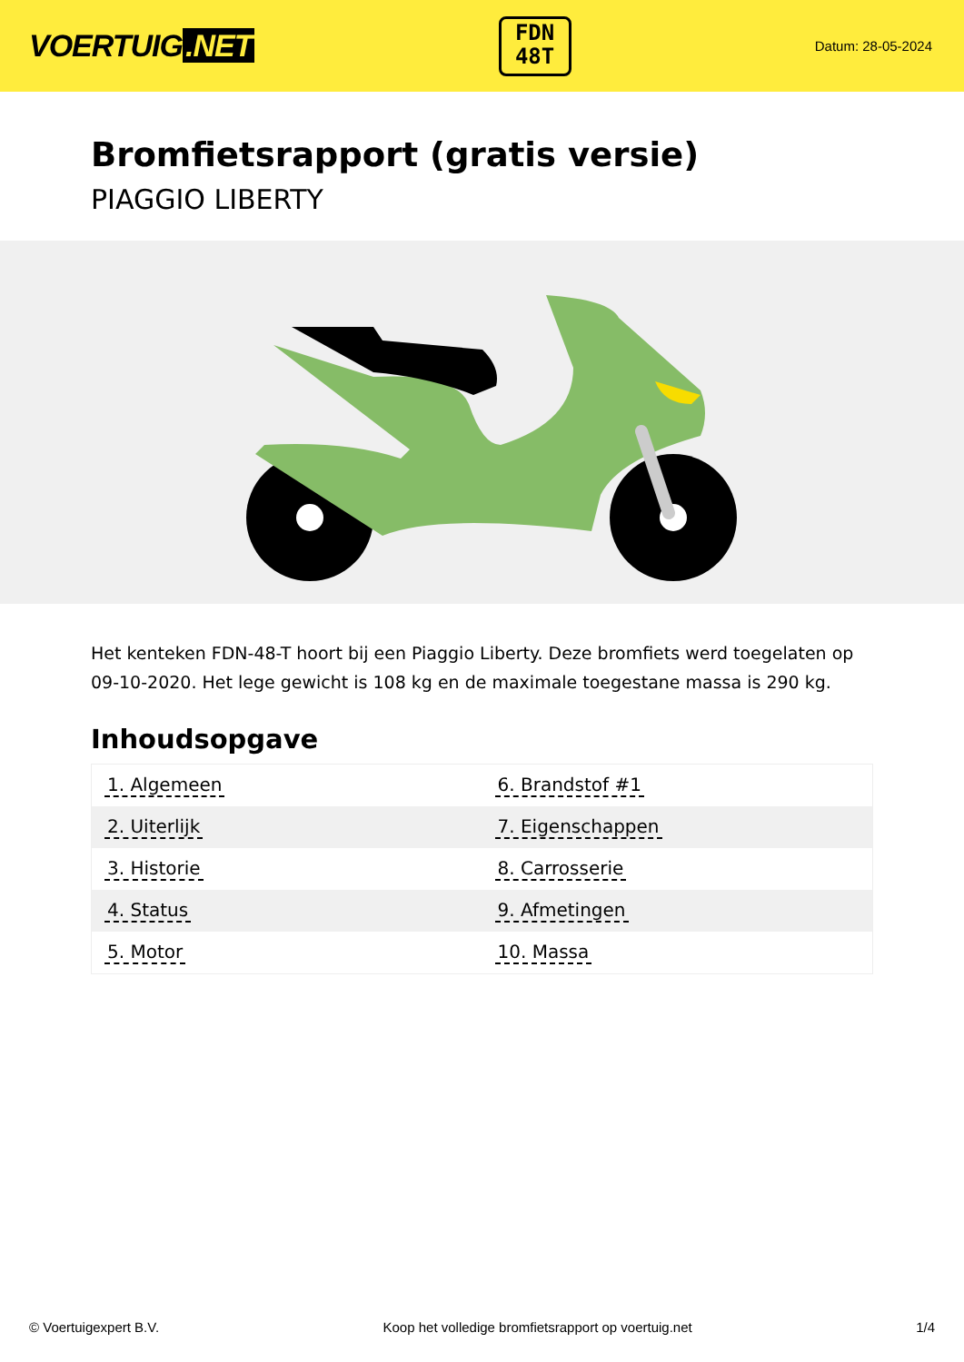VOERTUIG.NET
FDN
48T
Datum: 28-05-2024
Bromfietsrapport (gratis versie)
PIAGGIO LIBERTY
Het kenteken FDN-48-T hoort bij een Piaggio Liberty. Deze bromfiets werd toegelaten op 09-10-2020. Het lege gewicht is 108 kg en de maximale toegestane massa is 290 kg.
Inhoudsopgave
| 1. Algemeen | 6. Brandstof #1 |
| 2. Uiterlijk | 7. Eigenschappen |
| 3. Historie | 8. Carrosserie |
| 4. Status | 9. Afmetingen |
| 5. Motor | 10. Massa |
© Voertuigexpert B.V. Koop het volledige bromfietsrapport op voertuig.net 1/4